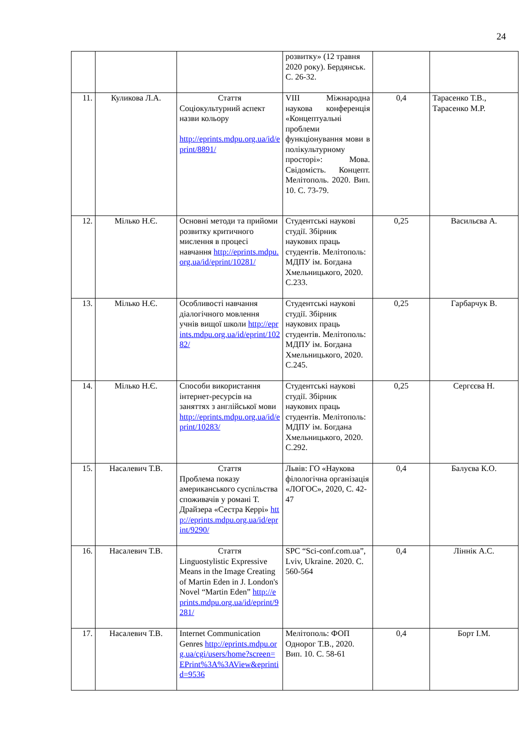24
| | | | розвитку» (12 травня 2020 року). Бердянськ. С. 26-32. | | |
| 11. | Куликова Л.А. | Стаття Соціокультурний аспект назви кольору http://eprints.mdpu.org.ua/id/eprint/8891/ | VIII Міжнародна наукова конференція «Концептуальні проблеми функціонування мови в полікультурному просторі»: Мова. Свідомість. Концепт. Мелітополь. 2020. Вип. 10. С. 73-79. | 0,4 | Тарасенко Т.В., Тарасенко М.Р. |
| 12. | Мілько Н.Є. | Основні методи та прийоми розвитку критичного мислення в процесі навчання http://eprints.mdpu.org.ua/id/eprint/10281/ | Студентські наукові студії. Збірник наукових праць студентів. Мелітополь: МДПУ ім. Богдана Хмельницького, 2020. С.233. | 0,25 | Васильєва А. |
| 13. | Мілько Н.Є. | Особливості навчання діалогічного мовлення учнів вищої школи http://eprints.mdpu.org.ua/id/eprint/10282/ | Студентські наукові студії. Збірник наукових праць студентів. Мелітополь: МДПУ ім. Богдана Хмельницького, 2020. С.245. | 0,25 | Гарбарчук В. |
| 14. | Мілько Н.Є. | Способи використання інтернет-ресурсів на заняттях з англійської мови http://eprints.mdpu.org.ua/id/eprint/10283/ | Студентські наукові студії. Збірник наукових праць студентів. Мелітополь: МДПУ ім. Богдана Хмельницького, 2020. С.292. | 0,25 | Сергєєва Н. |
| 15. | Насалевич Т.В. | Стаття Проблема показу американського суспільства споживачів у романі Т. Драйзера «Сестра Керрі» http://eprints.mdpu.org.ua/id/eprint/9290/ | Львів: ГО «Наукова філологічна організація «ЛОГОС», 2020, С. 42-47 | 0,4 | Балуєва К.О. |
| 16. | Насалевич Т.В. | Стаття Linguostylistic Expressive Means in the Image Creating of Martin Eden in J. London's Novel “Martin Eden” http://eprints.mdpu.org.ua/id/eprint/9281/ | SPC “Sci-conf.com.ua”, Lviv, Ukraine. 2020. C. 560-564 | 0,4 | Ліннік А.С. |
| 17. | Насалевич Т.В. | Internet Communication Genres http://eprints.mdpu.org.ua/cgi/users/home?screen=EPrint%3A%3AView&eprintid=9536 | Мелітополь: ФОП Однорог Т.В., 2020. Вип. 10. С. 58-61 | 0,4 | Борт І.М. |